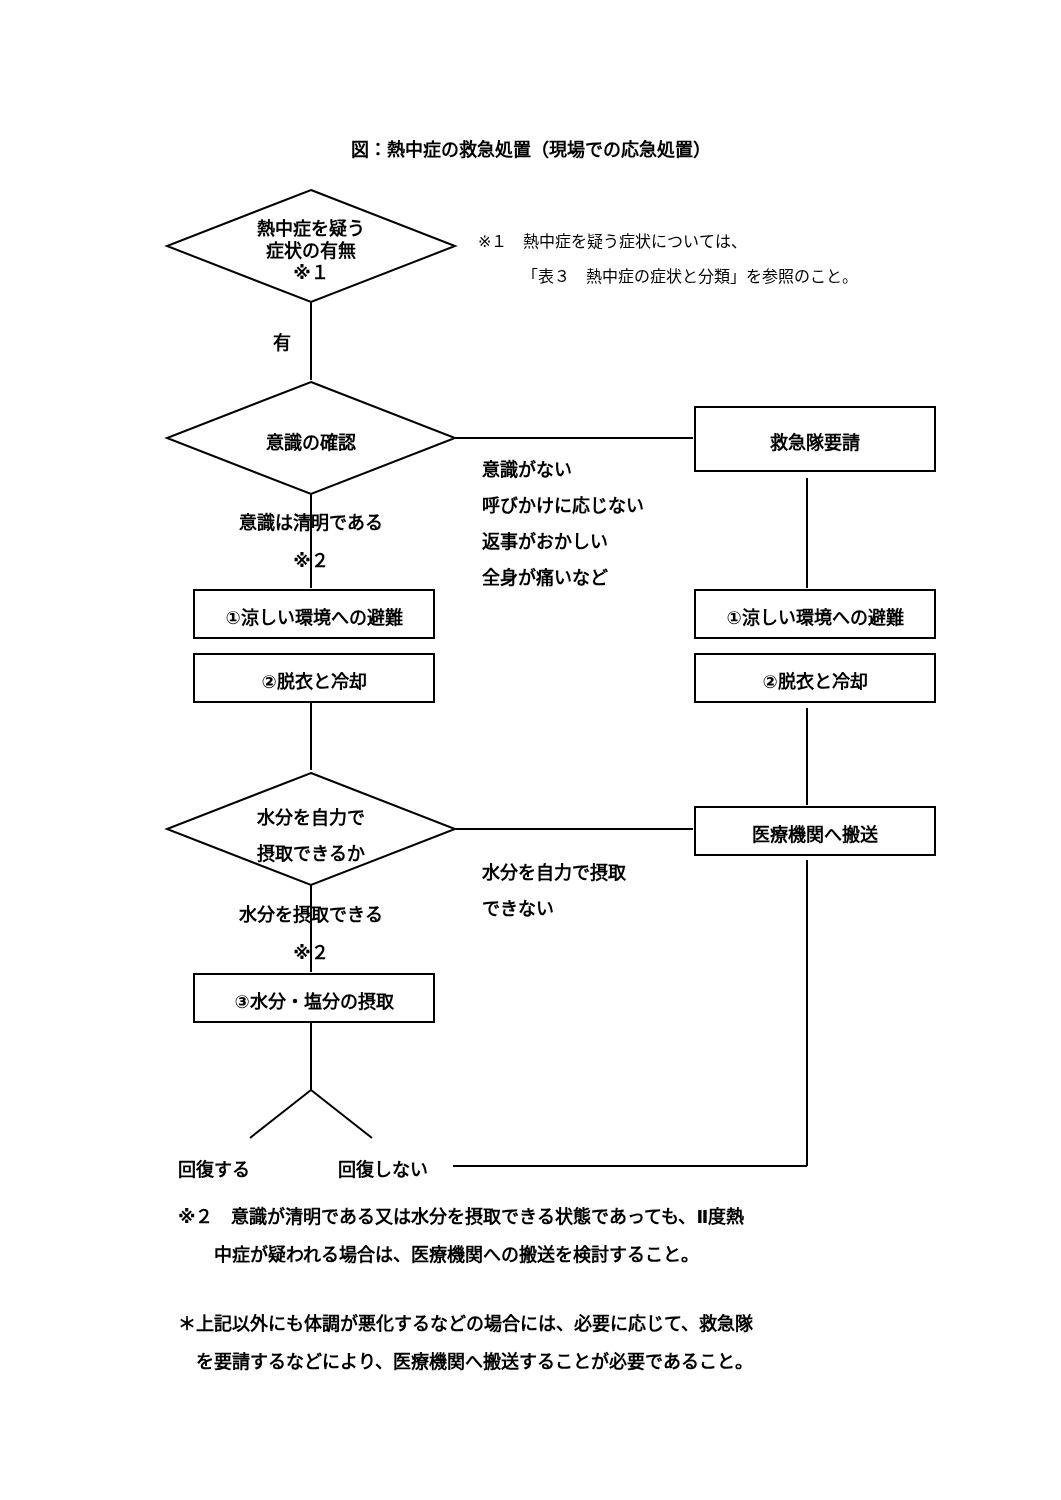図：熱中症の救急処置（現場での応急処置）
熱中症を疑う
症状の有無
※１
※１　熱中症を疑う症状については、
「表３　熱中症の症状と分類」を参照のこと。
有
意識の確認 救急隊要請
意識がない
呼びかけに応じない
返事がおかしい
全身が痛いなど
意識は清明である
※２
①涼しい環境への避難 ①涼しい環境への避難
②脱衣と冷却 ②脱衣と冷却
水分を自力で
摂取できるか
医療機関へ搬送
水分を自力で摂取
できない
水分を摂取できる
※２
③水分・塩分の摂取
回復する 回復しない
※２　意識が清明である又は水分を摂取できる状態であっても、Ⅱ度熱
　　中症が疑われる場合は、医療機関への搬送を検討すること。
＊上記以外にも体調が悪化するなどの場合には、必要に応じて、救急隊
　を要請するなどにより、医療機関へ搬送することが必要であること。